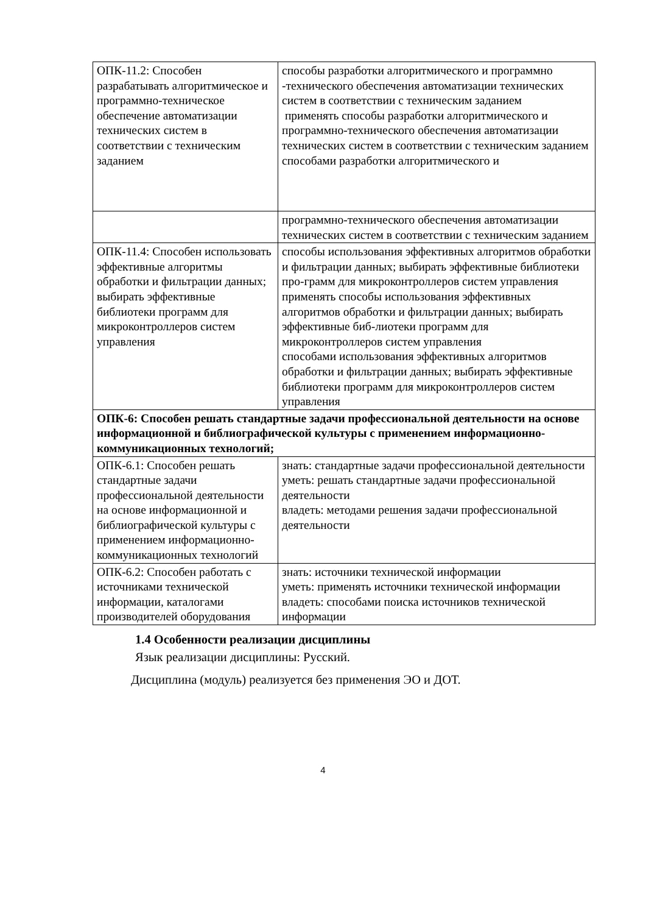| ОПК-11.2: Способен разрабатывать алгоритмическое и программно-техническое обеспечение автоматизации технических систем в соответствии с техническим заданием | способы разработки алгоритмического и программно -технического обеспечения автоматизации технических систем в соответствии с техническим заданием применять способы разработки алгоритмического и программно-технического обеспечения автоматизации технических систем в соответствии с техническим заданием способами разработки алгоритмического и |
| | программно-технического обеспечения автоматизации технических систем в соответствии с техническим заданием |
| ОПК-11.4: Способен использовать эффективные алгоритмы обработки и фильтрации данных; выбирать эффективные библиотеки программ для микроконтроллеров систем управления | способы использования эффективных алгоритмов обработки и фильтрации данных; выбирать эффективные библиотеки про-грамм для микроконтроллеров систем управления применять способы использования эффективных алгоритмов обработки и фильтрации данных; выбирать эффективные биб-лиотеки программ для микроконтроллеров систем управления способами использования эффективных алгоритмов обработки и фильтрации данных; выбирать эффективные библиотеки программ для микроконтроллеров систем управления |
| ОПК-6: Способен решать стандартные задачи профессиональной деятельности на основе информационной и библиографической культуры с применением информационно-коммуникационных технологий; | |
| ОПК-6.1: Способен решать стандартные задачи профессиональной деятельности на основе информационной и библиографической культуры с применением информационно-коммуникационных технологий | знать: стандартные задачи профессиональной деятельности уметь: решать стандартные задачи профессиональной деятельности владеть: методами решения задачи профессиональной деятельности |
| ОПК-6.2: Способен работать с источниками технической информации, каталогами производителей оборудования | знать: источники технической информации уметь: применять источники технической информации владеть: способами поиска источников технической информации |
1.4 Особенности реализации дисциплины
Язык реализации дисциплины: Русский.
Дисциплина (модуль) реализуется без применения ЭО и ДОТ.
4